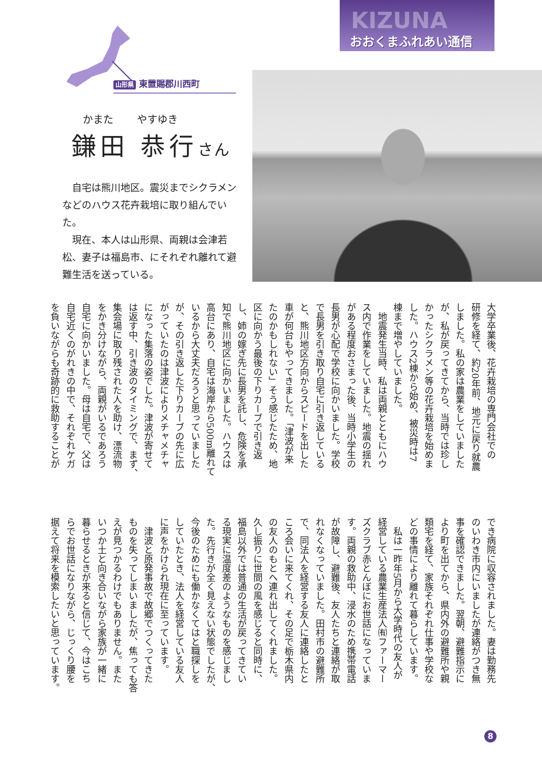KIZUNA
おおくまふれあい通信
山形県 東置賜郡川西町
かまた やすゆき
鎌田 恭行さん
自宅は熊川地区。震災までシクラメンなどのハウス花卉栽培に取り組んでいた。
現在、本人は山形県、両親は会津若松、妻子は福島市、にそれぞれ離れて避難生活を送っている。
大学卒業後、花卉栽培の専門会社での
研修を経て、約20年前、地元に戻り就農
しました。私の家は農業をしていました
が、私が戻ってきてから、当時では珍し
かったシクラメン等の花卉栽培を始めま
した。ハウス2棟から始め、被災時は7
棟まで増やしていました。
　地震発生当時、私は両親とともにハウ
ス内で作業をしていました。地震の揺れ
がある程度おさまった後、当時小学生の
長男が心配で学校に向かいました。学校
で長男を引き取り自宅に引き返している
と、熊川地区方向からスピードを出した
車が何台もやってきました。「津波が来
たのかもしれない」そう感じたため、地
区に向かう最後の下りカーブで引き返
し、姉の嫁ぎ先に長男を託し、危険を承
知で熊川地区に向かいました。ハウスは
高台にあり、自宅は海岸から500m離れて
いるから大丈夫だろうと思っていました
が、その引き返した下りカーブの先に広
がっていたのは津波によりメチャメチャ
になった集落の姿でした。津波が寄せて
は返す中、引き波のタイミングで、まず、
集会場に取り残された人を助け、漂流物
をかき分けながら、両親がいるであろう
自宅に向かいました。母は自宅で、父は
自宅近くのがれきの中で、それぞれケガ
を負いながらも奇跡的に救助することが
でき病院に収容されました。妻は勤務先
のいわき市内にいましたが連絡がつき無
事を確認できました。翌朝、避難指示に
より町を出てから、県内外の避難所や親
類宅を経て、家族それぞれ仕事や学校な
どの事情により離れて暮らしています。
　私は一昨年5月から大学時代の友人が
経営している農業生産法人㈲ファーマー
ズクラブ赤とんぼにお世話になっていま
す。両親の救助中、浸水のため携帯電話
が故障し、避難後、友人たちと連絡が取
れなくなっていました。田村市の避難所
で、同法人を経営する友人に連絡したと
ころ会いに来てくれ、その足で栃木県内
の友人のもとへ連れ出してくれました。
久し振りに世間の風を感じると同時に、
福島以外では普通の生活が戻ってきてい
る現実に温度差のようなものを感じまし
た。先行きが全く見えない状態でしたが、
今後のためにも働かなくてはと職探しを
していたとき、法人を経営している友人
に声をかけられ現在に至っています。
　津波と原発事故で故郷でつくってきた
ものを失ってしまいましたが、焦っても答
えが見つかるわけでもありません。また
いつか土と向き合いながら家族が一緒に
暮らせるときが来ると信じて、今はこち
らでお世話になりながら、じっくり腰を
据えて将来を模索したいと思っています。
8